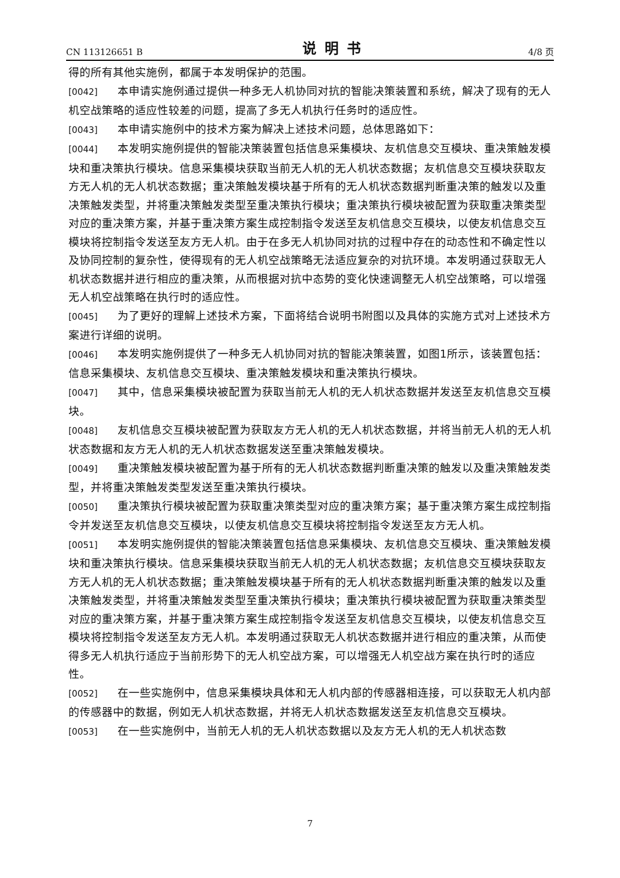CN 113126651 B 说明书 4/8 页
得的所有其他实施例，都属于本发明保护的范围。
[0042] 本申请实施例通过提供一种多无人机协同对抗的智能决策装置和系统，解决了现有的无人机空战策略的适应性较差的问题，提高了多无人机执行任务时的适应性。
[0043] 本申请实施例中的技术方案为解决上述技术问题，总体思路如下：
[0044] 本发明实施例提供的智能决策装置包括信息采集模块、友机信息交互模块、重决策触发模块和重决策执行模块。信息采集模块获取当前无人机的无人机状态数据；友机信息交互模块获取友方无人机的无人机状态数据；重决策触发模块基于所有的无人机状态数据判断重决策的触发以及重决策触发类型，并将重决策触发类型至重决策执行模块；重决策执行模块被配置为获取重决策类型对应的重决策方案，并基于重决策方案生成控制指令发送至友机信息交互模块，以使友机信息交互模块将控制指令发送至友方无人机。由于在多无人机协同对抗的过程中存在的动态性和不确定性以及协同控制的复杂性，使得现有的无人机空战策略无法适应复杂的对抗环境。本发明通过获取无人机状态数据并进行相应的重决策，从而根据对抗中态势的变化快速调整无人机空战策略，可以增强无人机空战策略在执行时的适应性。
[0045] 为了更好的理解上述技术方案，下面将结合说明书附图以及具体的实施方式对上述技术方案进行详细的说明。
[0046] 本发明实施例提供了一种多无人机协同对抗的智能决策装置，如图1所示，该装置包括：信息采集模块、友机信息交互模块、重决策触发模块和重决策执行模块。
[0047] 其中，信息采集模块被配置为获取当前无人机的无人机状态数据并发送至友机信息交互模块。
[0048] 友机信息交互模块被配置为获取友方无人机的无人机状态数据，并将当前无人机的无人机状态数据和友方无人机的无人机状态数据发送至重决策触发模块。
[0049] 重决策触发模块被配置为基于所有的无人机状态数据判断重决策的触发以及重决策触发类型，并将重决策触发类型发送至重决策执行模块。
[0050] 重决策执行模块被配置为获取重决策类型对应的重决策方案；基于重决策方案生成控制指令并发送至友机信息交互模块，以使友机信息交互模块将控制指令发送至友方无人机。
[0051] 本发明实施例提供的智能决策装置包括信息采集模块、友机信息交互模块、重决策触发模块和重决策执行模块。信息采集模块获取当前无人机的无人机状态数据；友机信息交互模块获取友方无人机的无人机状态数据；重决策触发模块基于所有的无人机状态数据判断重决策的触发以及重决策触发类型，并将重决策触发类型至重决策执行模块；重决策执行模块被配置为获取重决策类型对应的重决策方案，并基于重决策方案生成控制指令发送至友机信息交互模块，以使友机信息交互模块将控制指令发送至友方无人机。本发明通过获取无人机状态数据并进行相应的重决策，从而使得多无人机执行适应于当前形势下的无人机空战方案，可以增强无人机空战方案在执行时的适应性。
[0052] 在一些实施例中，信息采集模块具体和无人机内部的传感器相连接，可以获取无人机内部的传感器中的数据，例如无人机状态数据，并将无人机状态数据发送至友机信息交互模块。
[0053] 在一些实施例中，当前无人机的无人机状态数据以及友方无人机的无人机状态数
7